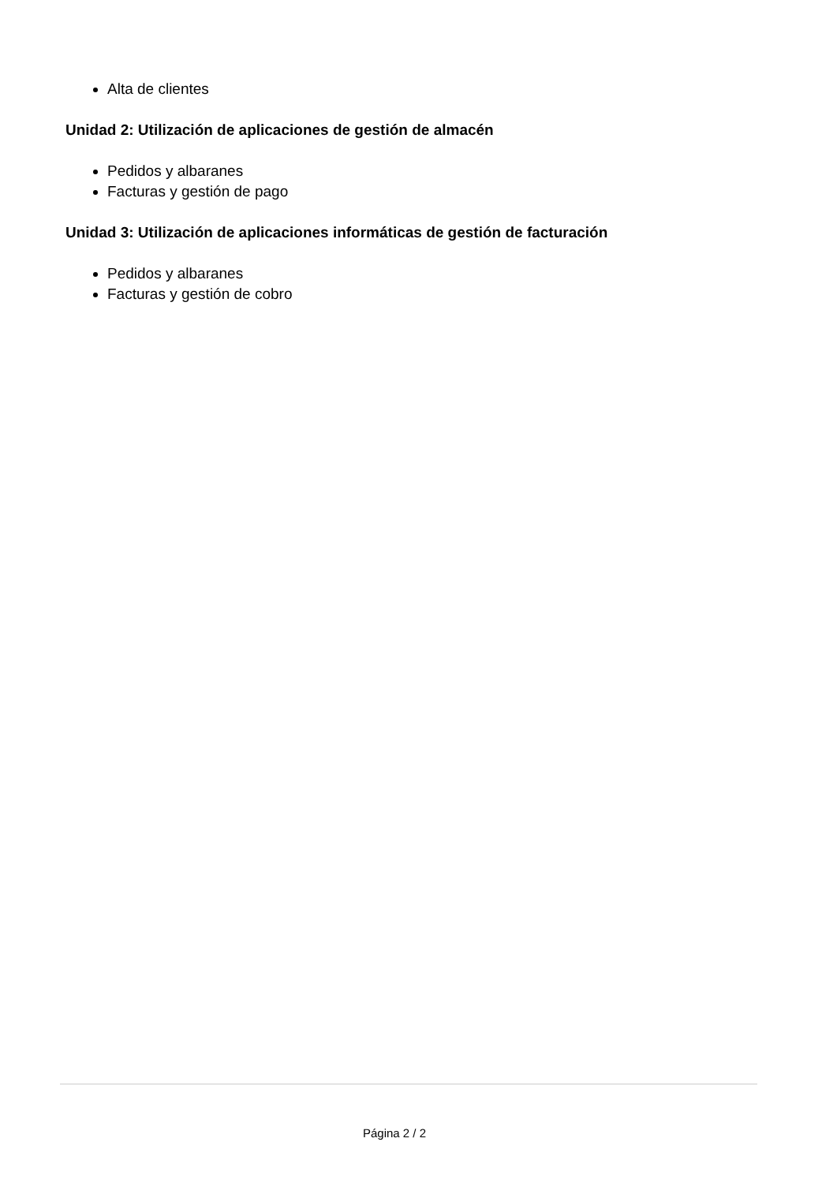Alta de clientes
Unidad 2: Utilización de aplicaciones de gestión de almacén
Pedidos y albaranes
Facturas y gestión de pago
Unidad 3: Utilización de aplicaciones informáticas de gestión de facturación
Pedidos y albaranes
Facturas y gestión de cobro
Página 2 / 2